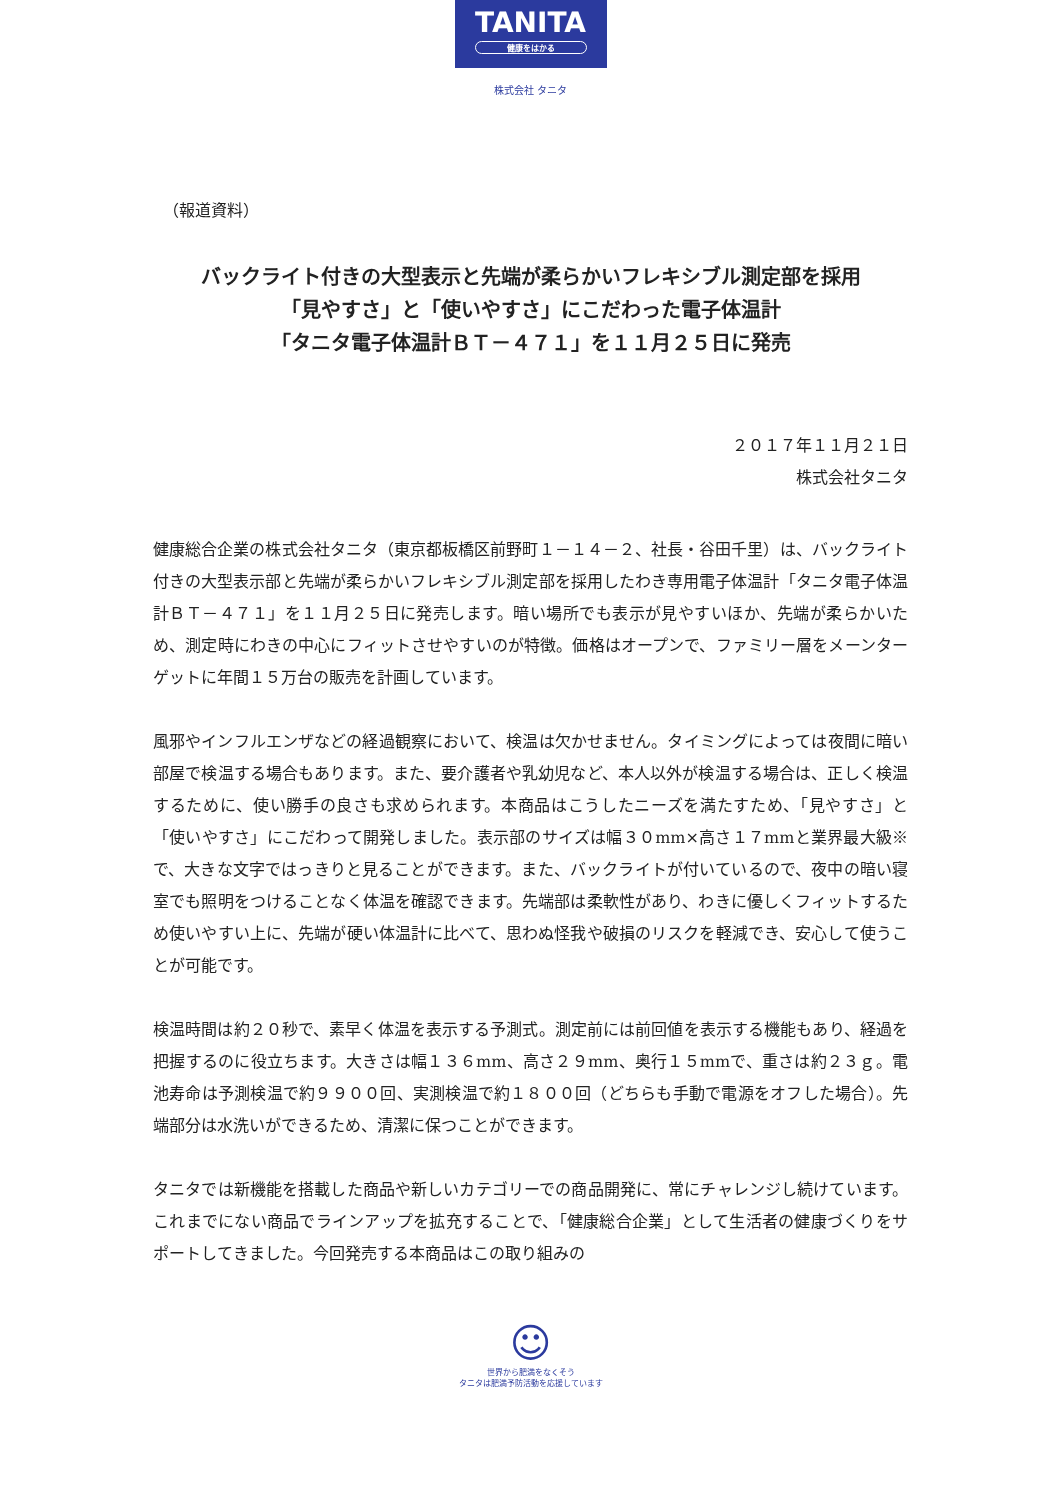TANITA
健康をはかる
株式会社 タニタ
（報道資料）
バックライト付きの大型表示と先端が柔らかいフレキシブル測定部を採用
「見やすさ」と「使いやすさ」にこだわった電子体温計
「タニタ電子体温計ＢＴ－４７１」を１１月２５日に発売
２０１７年１１月２１日
株式会社タニタ
健康総合企業の株式会社タニタ（東京都板橋区前野町１－１４－２、社長・谷田千里）は、バックライト付きの大型表示部と先端が柔らかいフレキシブル測定部を採用したわき専用電子体温計「タニタ電子体温計ＢＴ－４７１」を１１月２５日に発売します。暗い場所でも表示が見やすいほか、先端が柔らかいため、測定時にわきの中心にフィットさせやすいのが特徴。価格はオープンで、ファミリー層をメーンターゲットに年間１５万台の販売を計画しています。
風邪やインフルエンザなどの経過観察において、検温は欠かせません。タイミングによっては夜間に暗い部屋で検温する場合もあります。また、要介護者や乳幼児など、本人以外が検温する場合は、正しく検温するために、使い勝手の良さも求められます。本商品はこうしたニーズを満たすため、「見やすさ」と「使いやすさ」にこだわって開発しました。表示部のサイズは幅３０mm×高さ１７mmと業界最大級※で、大きな文字ではっきりと見ることができます。また、バックライトが付いているので、夜中の暗い寝室でも照明をつけることなく体温を確認できます。先端部は柔軟性があり、わきに優しくフィットするため使いやすい上に、先端が硬い体温計に比べて、思わぬ怪我や破損のリスクを軽減でき、安心して使うことが可能です。
検温時間は約２０秒で、素早く体温を表示する予測式。測定前には前回値を表示する機能もあり、経過を把握するのに役立ちます。大きさは幅１３６mm、高さ２９mm、奥行１５mmで、重さは約２３ｇ。電池寿命は予測検温で約９９００回、実測検温で約１８００回（どちらも手動で電源をオフした場合）。先端部分は水洗いができるため、清潔に保つことができます。
タニタでは新機能を搭載した商品や新しいカテゴリーでの商品開発に、常にチャレンジし続けています。これまでにない商品でラインアップを拡充することで、「健康総合企業」として生活者の健康づくりをサポートしてきました。今回発売する本商品はこの取り組みの
☺
世界から肥満をなくそう
タニタは肥満予防活動を応援しています